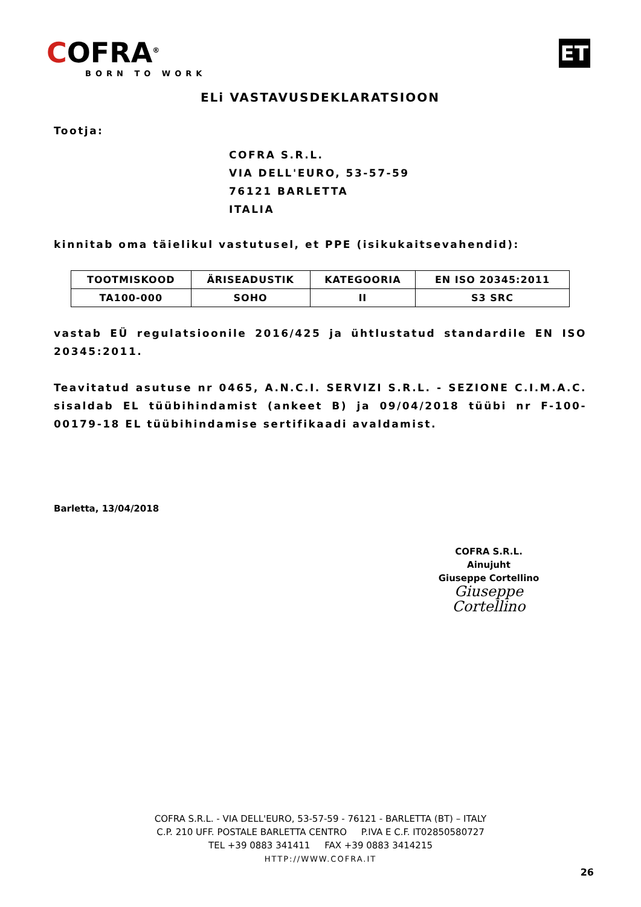COFRA<sup>®</sup>
BORN TO WORK
ET
ELi VASTAVUSDEKLARATSIOON
Tootja:
COFRA S.R.L.
VIA DELL'EURO, 53-57-59
76121 BARLETTA
ITALIA
kinnitab oma täielikul vastutusel, et PPE (isikukaitsevahendid):
| TOOTMISKOOD | ÄRISEADUSTIK | KATEGOORIA | EN ISO 20345:2011 |
| --- | --- | --- | --- |
| TA100-000 | SOHO | II | S3 SRC |
vastab EÜ regulatsioonile 2016/425 ja ühtlustatud standardile EN ISO 20345:2011.
Teavitatud asutuse nr 0465, A.N.C.I. SERVIZI S.R.L. - SEZIONE C.I.M.A.C. sisaldab EL tüübihindamist (ankeet B) ja 09/04/2018 tüübi nr F-100-00179-18 EL tüübihindamise sertifikaadi avaldamist.
Barletta, 13/04/2018
COFRA S.R.L.
Ainujuht
Giuseppe Cortellino
Giuseppe Cortellino
COFRA S.R.L. - VIA DELL'EURO, 53-57-59 - 76121 - BARLETTA (BT) – ITALY
C.P. 210 UFF. POSTALE BARLETTA CENTRO P.IVA E C.F. IT02850580727
TEL +39 0883 341411 FAX +39 0883 3414215
HTTP://WWW.COFRA.IT
26